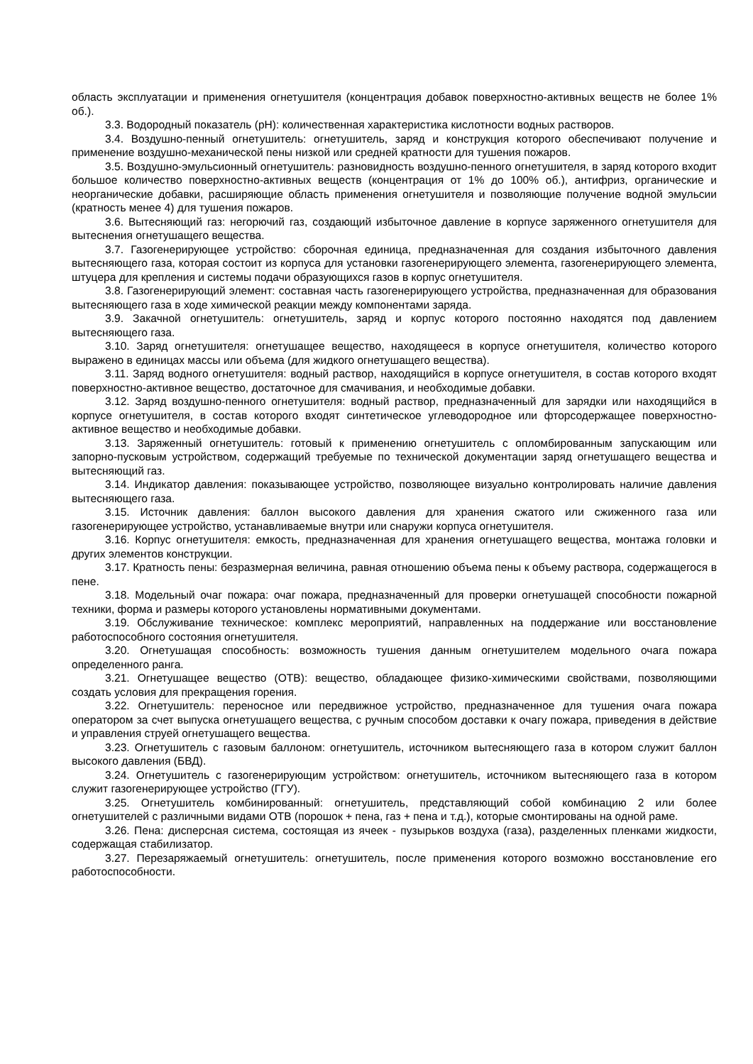область эксплуатации и применения огнетушителя (концентрация добавок поверхностно-активных веществ не более 1% об.).
3.3. Водородный показатель (pH): количественная характеристика кислотности водных растворов.
3.4. Воздушно-пенный огнетушитель: огнетушитель, заряд и конструкция которого обеспечивают получение и применение воздушно-механической пены низкой или средней кратности для тушения пожаров.
3.5. Воздушно-эмульсионный огнетушитель: разновидность воздушно-пенного огнетушителя, в заряд которого входит большое количество поверхностно-активных веществ (концентрация от 1% до 100% об.), антифриз, органические и неорганические добавки, расширяющие область применения огнетушителя и позволяющие получение водной эмульсии (кратность менее 4) для тушения пожаров.
3.6. Вытесняющий газ: негорючий газ, создающий избыточное давление в корпусе заряженного огнетушителя для вытеснения огнетушащего вещества.
3.7. Газогенерирующее устройство: сборочная единица, предназначенная для создания избыточного давления вытесняющего газа, которая состоит из корпуса для установки газогенерирующего элемента, газогенерирующего элемента, штуцера для крепления и системы подачи образующихся газов в корпус огнетушителя.
3.8. Газогенерирующий элемент: составная часть газогенерирующего устройства, предназначенная для образования вытесняющего газа в ходе химической реакции между компонентами заряда.
3.9. Закачной огнетушитель: огнетушитель, заряд и корпус которого постоянно находятся под давлением вытесняющего газа.
3.10. Заряд огнетушителя: огнетушащее вещество, находящееся в корпусе огнетушителя, количество которого выражено в единицах массы или объема (для жидкого огнетушащего вещества).
3.11. Заряд водного огнетушителя: водный раствор, находящийся в корпусе огнетушителя, в состав которого входят поверхностно-активное вещество, достаточное для смачивания, и необходимые добавки.
3.12. Заряд воздушно-пенного огнетушителя: водный раствор, предназначенный для зарядки или находящийся в корпусе огнетушителя, в состав которого входят синтетическое углеводородное или фторсодержащее поверхностно-активное вещество и необходимые добавки.
3.13. Заряженный огнетушитель: готовый к применению огнетушитель с опломбированным запускающим или запорно-пусковым устройством, содержащий требуемые по технической документации заряд огнетушащего вещества и вытесняющий газ.
3.14. Индикатор давления: показывающее устройство, позволяющее визуально контролировать наличие давления вытесняющего газа.
3.15. Источник давления: баллон высокого давления для хранения сжатого или сжиженного газа или газогенерирующее устройство, устанавливаемые внутри или снаружи корпуса огнетушителя.
3.16. Корпус огнетушителя: емкость, предназначенная для хранения огнетушащего вещества, монтажа головки и других элементов конструкции.
3.17. Кратность пены: безразмерная величина, равная отношению объема пены к объему раствора, содержащегося в пене.
3.18. Модельный очаг пожара: очаг пожара, предназначенный для проверки огнетушащей способности пожарной техники, форма и размеры которого установлены нормативными документами.
3.19. Обслуживание техническое: комплекс мероприятий, направленных на поддержание или восстановление работоспособного состояния огнетушителя.
3.20. Огнетушащая способность: возможность тушения данным огнетушителем модельного очага пожара определенного ранга.
3.21. Огнетушащее вещество (ОТВ): вещество, обладающее физико-химическими свойствами, позволяющими создать условия для прекращения горения.
3.22. Огнетушитель: переносное или передвижное устройство, предназначенное для тушения очага пожара оператором за счет выпуска огнетушащего вещества, с ручным способом доставки к очагу пожара, приведения в действие и управления струей огнетушащего вещества.
3.23. Огнетушитель с газовым баллоном: огнетушитель, источником вытесняющего газа в котором служит баллон высокого давления (БВД).
3.24. Огнетушитель с газогенерирующим устройством: огнетушитель, источником вытесняющего газа в котором служит газогенерирующее устройство (ГГУ).
3.25. Огнетушитель комбинированный: огнетушитель, представляющий собой комбинацию 2 или более огнетушителей с различными видами ОТВ (порошок + пена, газ + пена и т.д.), которые смонтированы на одной раме.
3.26. Пена: дисперсная система, состоящая из ячеек - пузырьков воздуха (газа), разделенных пленками жидкости, содержащая стабилизатор.
3.27. Перезаряжаемый огнетушитель: огнетушитель, после применения которого возможно восстановление его работоспособности.